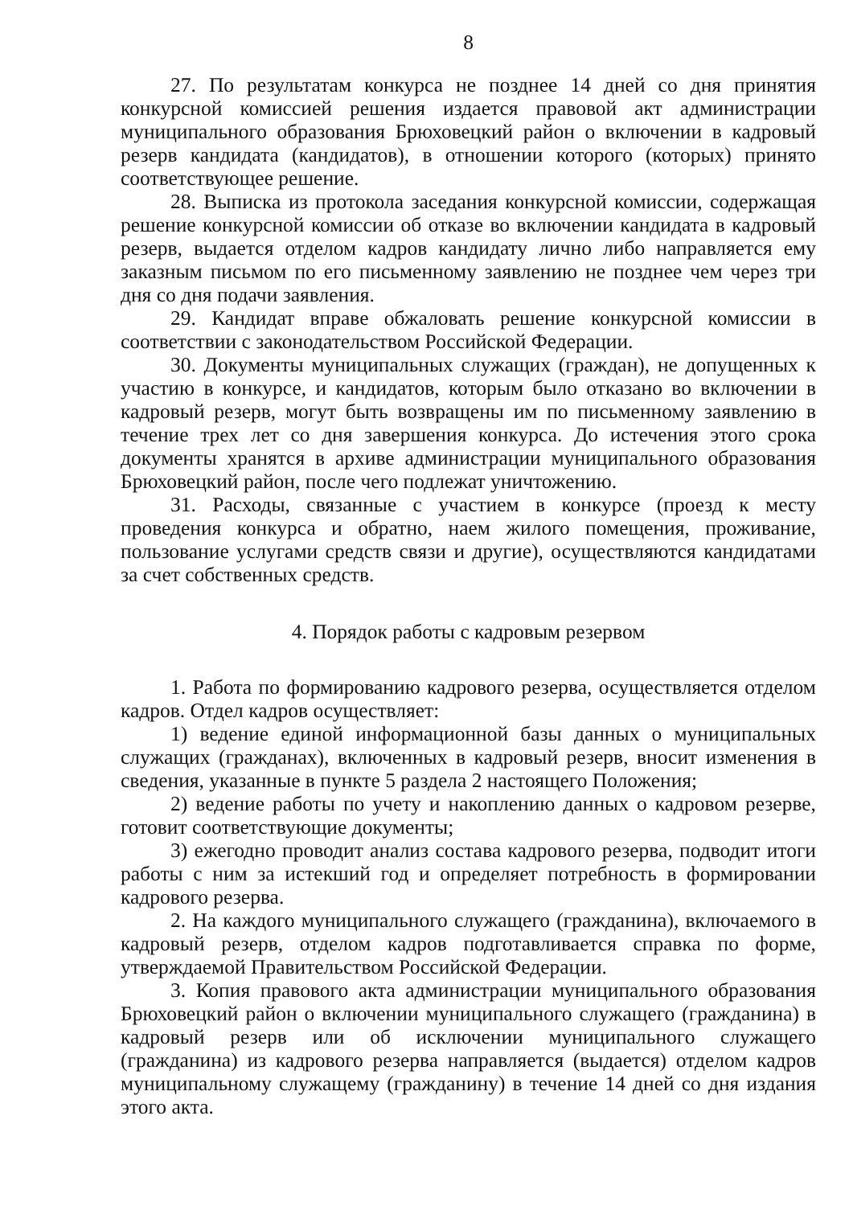8
27. По результатам конкурса не позднее 14 дней со дня принятия конкурсной комиссией решения издается правовой акт администрации муниципального образования Брюховецкий район о включении в кадровый резерв кандидата (кандидатов), в отношении которого (которых) принято соответствующее решение.
28. Выписка из протокола заседания конкурсной комиссии, содержащая решение конкурсной комиссии об отказе во включении кандидата в кадровый резерв, выдается отделом кадров кандидату лично либо направляется ему заказным письмом по его письменному заявлению не позднее чем через три дня со дня подачи заявления.
29. Кандидат вправе обжаловать решение конкурсной комиссии в соответствии с законодательством Российской Федерации.
30. Документы муниципальных служащих (граждан), не допущенных к участию в конкурсе, и кандидатов, которым было отказано во включении в кадровый резерв, могут быть возвращены им по письменному заявлению в течение трех лет со дня завершения конкурса. До истечения этого срока документы хранятся в архиве администрации муниципального образования Брюховецкий район, после чего подлежат уничтожению.
31. Расходы, связанные с участием в конкурсе (проезд к месту проведения конкурса и обратно, наем жилого помещения, проживание, пользование услугами средств связи и другие), осуществляются кандидатами за счет собственных средств.
4. Порядок работы с кадровым резервом
1. Работа по формированию кадрового резерва, осуществляется отделом кадров. Отдел кадров осуществляет:
1) ведение единой информационной базы данных о муниципальных служащих (гражданах), включенных в кадровый резерв, вносит изменения в сведения, указанные в пункте 5 раздела 2 настоящего Положения;
2) ведение работы по учету и накоплению данных о кадровом резерве, готовит соответствующие документы;
3) ежегодно проводит анализ состава кадрового резерва, подводит итоги работы с ним за истекший год и определяет потребность в формировании кадрового резерва.
2. На каждого муниципального служащего (гражданина), включаемого в кадровый резерв, отделом кадров подготавливается справка по форме, утверждаемой Правительством Российской Федерации.
3. Копия правового акта администрации муниципального образования Брюховецкий район о включении муниципального служащего (гражданина) в кадровый резерв или об исключении муниципального служащего (гражданина) из кадрового резерва направляется (выдается) отделом кадров муниципальному служащему (гражданину) в течение 14 дней со дня издания этого акта.